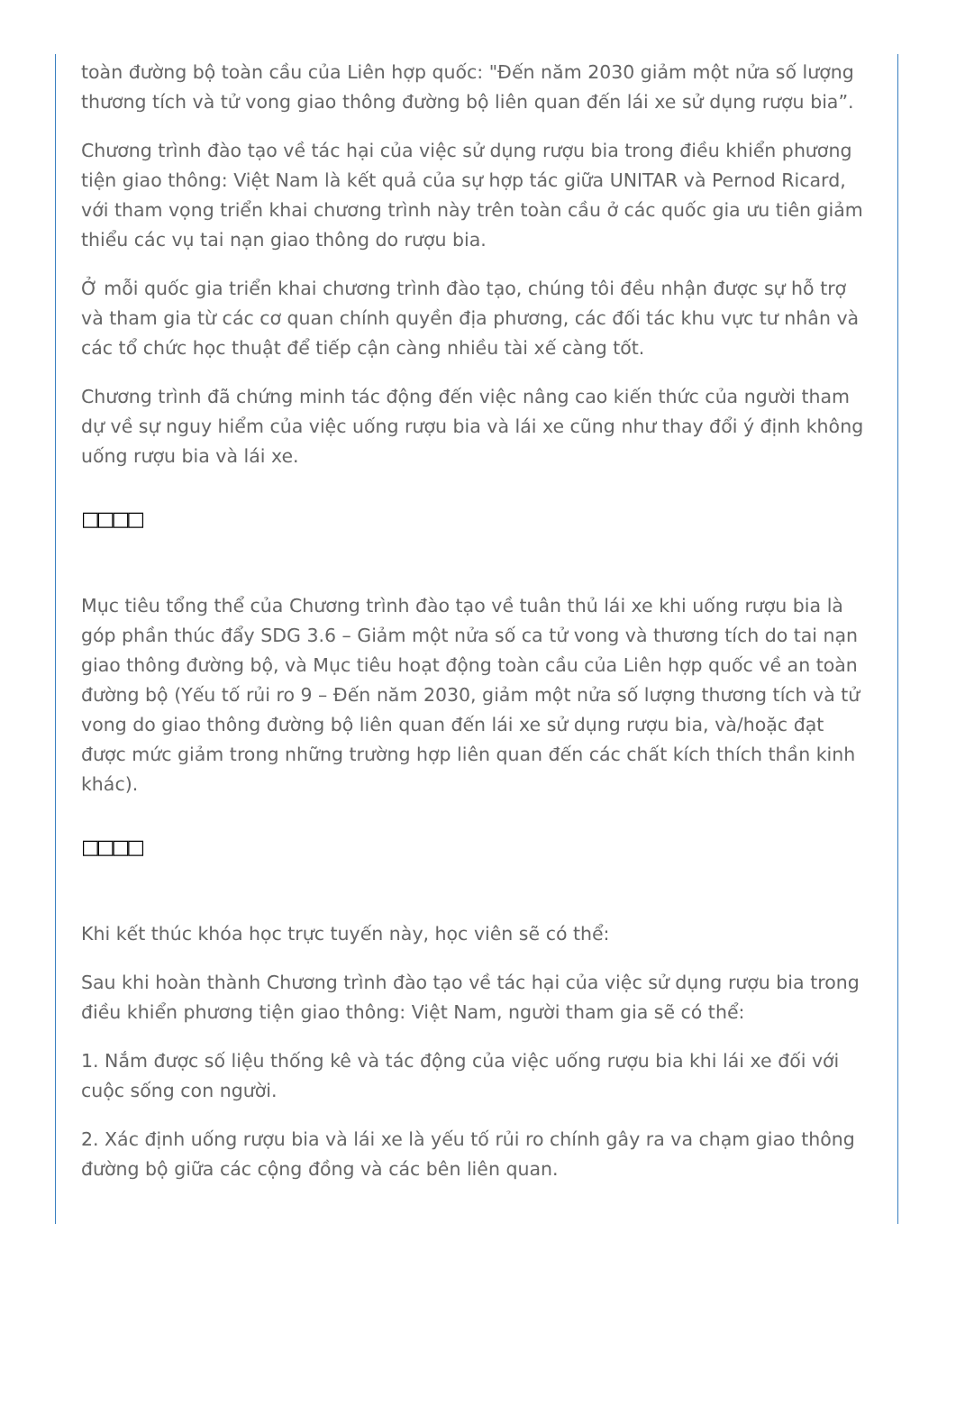toàn đường bộ toàn cầu của Liên hợp quốc: "Đến năm 2030 giảm một nửa số lượng thương tích và tử vong giao thông đường bộ liên quan đến lái xe sử dụng rượu bia”.
Chương trình đào tạo về tác hại của việc sử dụng rượu bia trong điều khiển phương tiện giao thông: Việt Nam là kết quả của sự hợp tác giữa UNITAR và Pernod Ricard, với tham vọng triển khai chương trình này trên toàn cầu ở các quốc gia ưu tiên giảm thiểu các vụ tai nạn giao thông do rượu bia.
Ở mỗi quốc gia triển khai chương trình đào tạo, chúng tôi đều nhận được sự hỗ trợ và tham gia từ các cơ quan chính quyền địa phương, các đối tác khu vực tư nhân và các tổ chức học thuật để tiếp cận càng nhiều tài xế càng tốt.
Chương trình đã chứng minh tác động đến việc nâng cao kiến thức của người tham dự về sự nguy hiểm của việc uống rượu bia và lái xe cũng như thay đổi ý định không uống rượu bia và lái xe.
□□□□
Mục tiêu tổng thể của Chương trình đào tạo về tuân thủ lái xe khi uống rượu bia là góp phần thúc đẩy SDG 3.6 – Giảm một nửa số ca tử vong và thương tích do tai nạn giao thông đường bộ, và Mục tiêu hoạt động toàn cầu của Liên hợp quốc về an toàn đường bộ (Yếu tố rủi ro 9 – Đến năm 2030, giảm một nửa số lượng thương tích và tử vong do giao thông đường bộ liên quan đến lái xe sử dụng rượu bia, và/hoặc đạt được mức giảm trong những trường hợp liên quan đến các chất kích thích thần kinh khác).
□□□□
Khi kết thúc khóa học trực tuyến này, học viên sẽ có thể:
Sau khi hoàn thành Chương trình đào tạo về tác hại của việc sử dụng rượu bia trong điều khiển phương tiện giao thông: Việt Nam, người tham gia sẽ có thể:
1. Nắm được số liệu thống kê và tác động của việc uống rượu bia khi lái xe đối với cuộc sống con người.
2. Xác định uống rượu bia và lái xe là yếu tố rủi ro chính gây ra va chạm giao thông đường bộ giữa các cộng đồng và các bên liên quan.